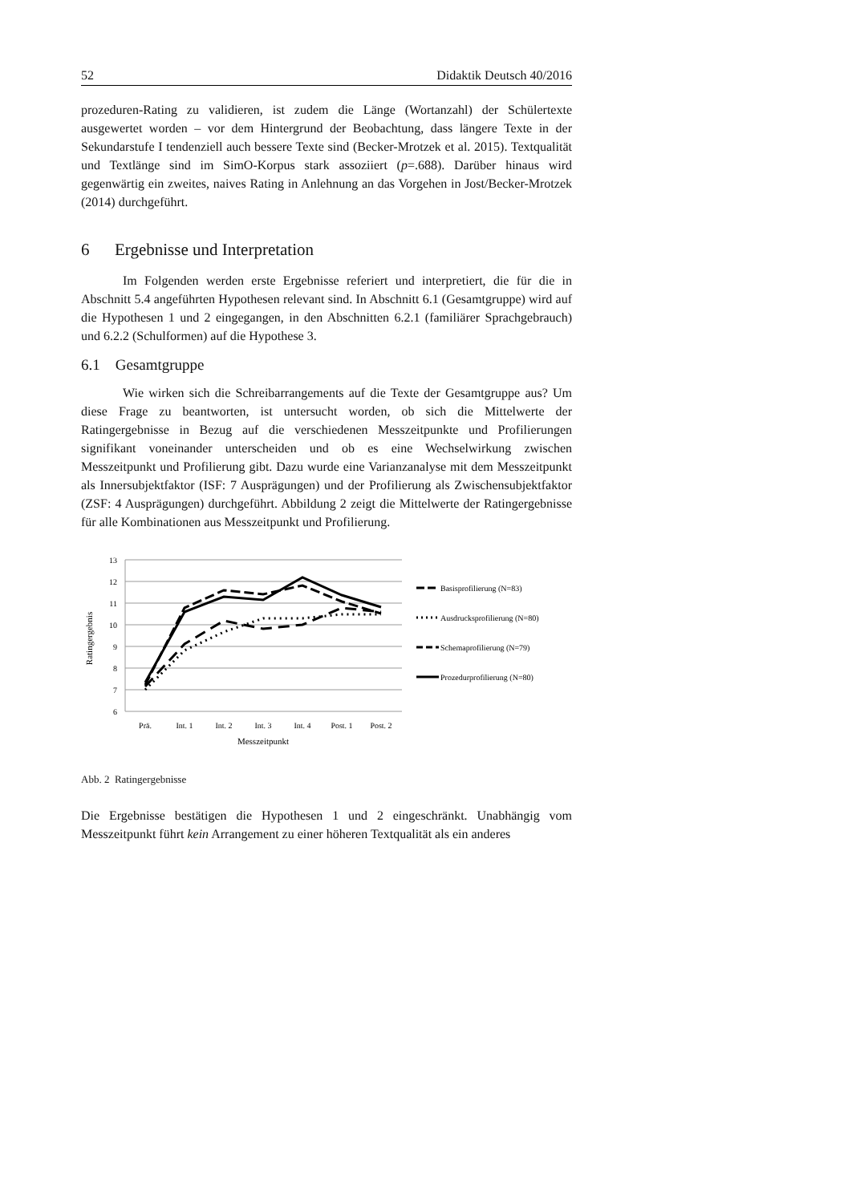52 Didaktik Deutsch 40/2016
prozeduren-Rating zu validieren, ist zudem die Länge (Wortanzahl) der Schüler­texte ausgewertet worden – vor dem Hintergrund der Beobachtung, dass längere Texte in der Sekundarstufe I tendenziell auch bessere Texte sind (Becker-Mrotzek et al. 2015). Textqualität und Textlänge sind im SimO-Korpus stark assoziiert (p=.688). Darüber hinaus wird gegenwärtig ein zweites, naives Rating in Anleh­nung an das Vorgehen in Jost/Becker-Mrotzek (2014) durchgeführt.
6 Ergebnisse und Interpretation
Im Folgenden werden erste Ergebnisse referiert und interpretiert, die für die in Abschnitt 5.4 angeführten Hypothesen relevant sind. In Abschnitt 6.1 (Gesamt­gruppe) wird auf die Hypothesen 1 und 2 eingegangen, in den Abschnitten 6.2.1 (familiärer Sprachgebrauch) und 6.2.2 (Schulformen) auf die Hypothese 3.
6.1 Gesamtgruppe
Wie wirken sich die Schreibarrangements auf die Texte der Gesamtgruppe aus? Um diese Frage zu beantworten, ist untersucht worden, ob sich die Mittelwerte der Ratingergebnisse in Bezug auf die verschiedenen Messzeitpunkte und Profilie­rungen signifikant voneinander unterscheiden und ob es eine Wechselwirkung zwi­schen Messzeitpunkt und Profilierung gibt. Dazu wurde eine Varianzanalyse mit dem Messzeitpunkt als Innersubjektfaktor (ISF: 7 Ausprägungen) und der Profilie­rung als Zwischensubjektfaktor (ZSF: 4 Ausprägungen) durchgeführt. Abbildung 2 zeigt die Mittelwerte der Ratingergebnisse für alle Kombinationen aus Messzeit­punkt und Profilierung.
13
12
11
10
9
8
7
6
Prä.
Int. 1
Int. 2
Int. 3
Int. 4
Post. 1
Post. 2
Messzeitpunkt
Ratingergebnis
Basisprofilierung (N=83)
Ausdrucksprofilierung (N=80)
Schemaprofilierung (N=79)
Prozedurprofilierung (N=80)
Abb. 2 Ratingergebnisse
Die Ergebnisse bestätigen die Hypothesen 1 und 2 eingeschränkt. Unabhängig vom Messzeitpunkt führt kein Arrangement zu einer höheren Textqualität als ein anderes